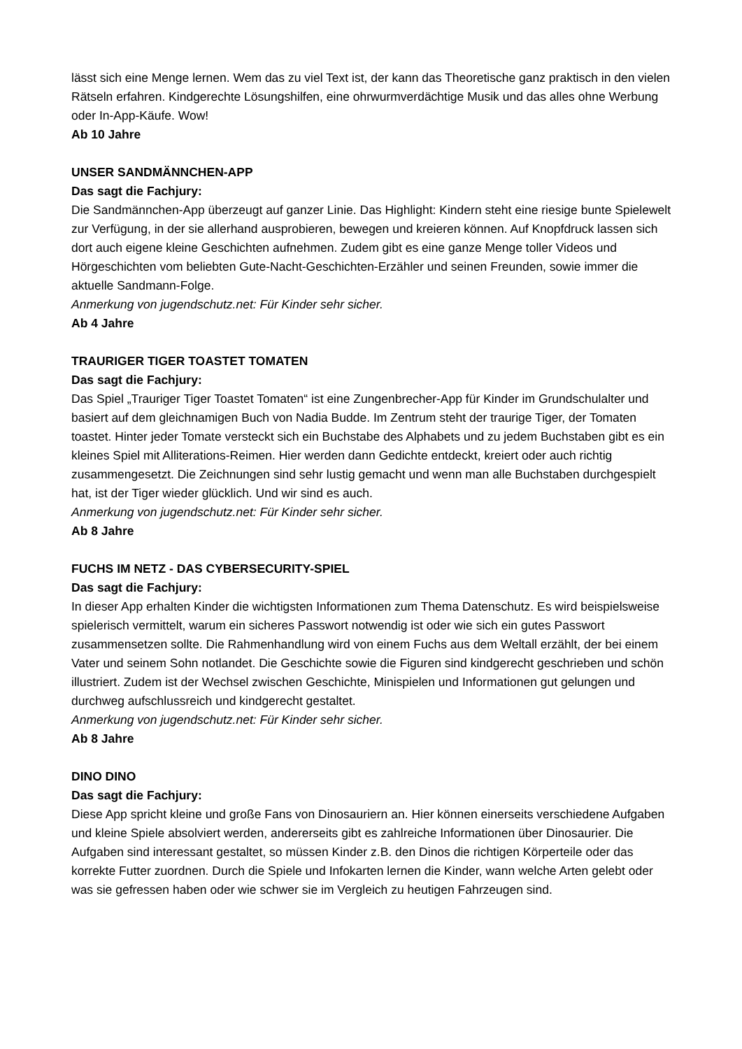lässt sich eine Menge lernen. Wem das zu viel Text ist, der kann das Theoretische ganz praktisch in den vielen Rätseln erfahren. Kindgerechte Lösungshilfen, eine ohrwurmverdächtige Musik und das alles ohne Werbung oder In-App-Käufe. Wow!
Ab 10 Jahre
UNSER SANDMÄNNCHEN-APP
Das sagt die Fachjury:
Die Sandmännchen-App überzeugt auf ganzer Linie. Das Highlight: Kindern steht eine riesige bunte Spielewelt zur Verfügung, in der sie allerhand ausprobieren, bewegen und kreieren können. Auf Knopfdruck lassen sich dort auch eigene kleine Geschichten aufnehmen. Zudem gibt es eine ganze Menge toller Videos und Hörgeschichten vom beliebten Gute-Nacht-Geschichten-Erzähler und seinen Freunden, sowie immer die aktuelle Sandmann-Folge.
Anmerkung von jugendschutz.net: Für Kinder sehr sicher.
Ab 4 Jahre
TRAURIGER TIGER TOASTET TOMATEN
Das sagt die Fachjury:
Das Spiel „Trauriger Tiger Toastet Tomaten“ ist eine Zungenbrecher-App für Kinder im Grundschulalter und basiert auf dem gleichnamigen Buch von Nadia Budde. Im Zentrum steht der traurige Tiger, der Tomaten toastet. Hinter jeder Tomate versteckt sich ein Buchstabe des Alphabets und zu jedem Buchstaben gibt es ein kleines Spiel mit Alliterations-Reimen. Hier werden dann Gedichte entdeckt, kreiert oder auch richtig zusammengesetzt. Die Zeichnungen sind sehr lustig gemacht und wenn man alle Buchstaben durchgespielt hat, ist der Tiger wieder glücklich. Und wir sind es auch.
Anmerkung von jugendschutz.net: Für Kinder sehr sicher.
Ab 8 Jahre
FUCHS IM NETZ - DAS CYBERSECURITY-SPIEL
Das sagt die Fachjury:
In dieser App erhalten Kinder die wichtigsten Informationen zum Thema Datenschutz. Es wird beispielsweise spielerisch vermittelt, warum ein sicheres Passwort notwendig ist oder wie sich ein gutes Passwort zusammensetzen sollte. Die Rahmenhandlung wird von einem Fuchs aus dem Weltall erzählt, der bei einem Vater und seinem Sohn notlandet. Die Geschichte sowie die Figuren sind kindgerecht geschrieben und schön illustriert. Zudem ist der Wechsel zwischen Geschichte, Minispielen und Informationen gut gelungen und durchweg aufschlussreich und kindgerecht gestaltet.
Anmerkung von jugendschutz.net: Für Kinder sehr sicher.
Ab 8 Jahre
DINO DINO
Das sagt die Fachjury:
Diese App spricht kleine und große Fans von Dinosauriern an. Hier können einerseits verschiedene Aufgaben und kleine Spiele absolviert werden, andererseits gibt es zahlreiche Informationen über Dinosaurier. Die Aufgaben sind interessant gestaltet, so müssen Kinder z.B. den Dinos die richtigen Körperteile oder das korrekte Futter zuordnen. Durch die Spiele und Infokarten lernen die Kinder, wann welche Arten gelebt oder was sie gefressen haben oder wie schwer sie im Vergleich zu heutigen Fahrzeugen sind.